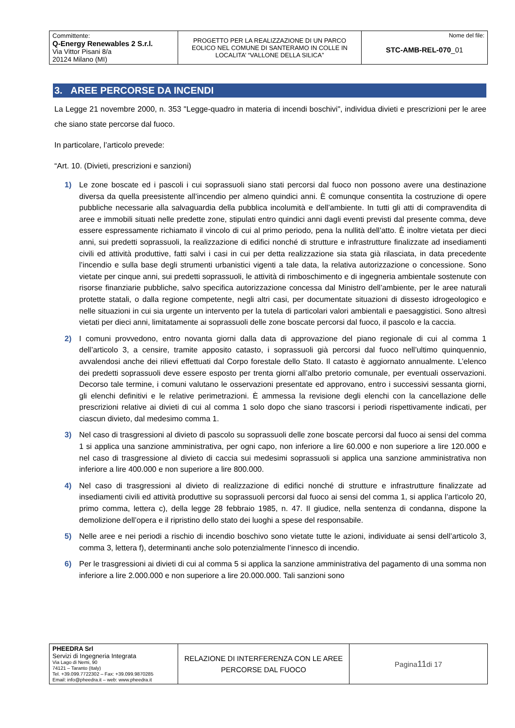| Committente: Q-Energy Renewables 2 S.r.l. Via Vittor Pisani 8/a 20124 Milano (MI) | PROGETTO PER LA REALIZZAZIONE DI UN PARCO EOLICO NEL COMUNE DI SANTERAMO IN COLLE IN LOCALITA’ “VALLONE DELLA SILICA” | Nome del file: STC-AMB-REL-070 _01 |
3. AREE PERCORSE DA INCENDI
La Legge 21 novembre 2000, n. 353 "Legge-quadro in materia di incendi boschivi", individua divieti e prescrizioni per le aree che siano state percorse dal fuoco.
In particolare, l’articolo prevede:
“Art. 10. (Divieti, prescrizioni e sanzioni)
1) Le zone boscate ed i pascoli i cui soprassuoli siano stati percorsi dal fuoco non possono avere una destinazione diversa da quella preesistente all’incendio per almeno quindici anni. È comunque consentita la costruzione di opere pubbliche necessarie alla salvaguardia della pubblica incolumità e dell’ambiente. In tutti gli atti di compravendita di aree e immobili situati nelle predette zone, stipulati entro quindici anni dagli eventi previsti dal presente comma, deve essere espressamente richiamato il vincolo di cui al primo periodo, pena la nullità dell’atto. È inoltre vietata per dieci anni, sui predetti soprassuoli, la realizzazione di edifici nonché di strutture e infrastrutture finalizzate ad insediamenti civili ed attività produttive, fatti salvi i casi in cui per detta realizzazione sia stata già rilasciata, in data precedente l’incendio e sulla base degli strumenti urbanistici vigenti a tale data, la relativa autorizzazione o concessione. Sono vietate per cinque anni, sui predetti soprassuoli, le attività di rimboschimento e di ingegneria ambientale sostenute con risorse finanziarie pubbliche, salvo specifica autorizzazione concessa dal Ministro dell’ambiente, per le aree naturali protette statali, o dalla regione competente, negli altri casi, per documentate situazioni di dissesto idrogeologico e nelle situazioni in cui sia urgente un intervento per la tutela di particolari valori ambientali e paesaggistici. Sono altresì vietati per dieci anni, limitatamente ai soprassuoli delle zone boscate percorsi dal fuoco, il pascolo e la caccia.
2) I comuni provvedono, entro novanta giorni dalla data di approvazione del piano regionale di cui al comma 1 dell’articolo 3, a censire, tramite apposito catasto, i soprassuoli già percorsi dal fuoco nell’ultimo quinquennio, avvalendosi anche dei rilievi effettuati dal Corpo forestale dello Stato. Il catasto è aggiornato annualmente. L’elenco dei predetti soprassuoli deve essere esposto per trenta giorni all’albo pretorio comunale, per eventuali osservazioni. Decorso tale termine, i comuni valutano le osservazioni presentate ed approvano, entro i successivi sessanta giorni, gli elenchi definitivi e le relative perimetrazioni. È ammessa la revisione degli elenchi con la cancellazione delle prescrizioni relative ai divieti di cui al comma 1 solo dopo che siano trascorsi i periodi rispettivamente indicati, per ciascun divieto, dal medesimo comma 1.
3) Nel caso di trasgressioni al divieto di pascolo su soprassuoli delle zone boscate percorsi dal fuoco ai sensi del comma 1 si applica una sanzione amministrativa, per ogni capo, non inferiore a lire 60.000 e non superiore a lire 120.000 e nel caso di trasgressione al divieto di caccia sui medesimi soprassuoli si applica una sanzione amministrativa non inferiore a lire 400.000 e non superiore a lire 800.000.
4) Nel caso di trasgressioni al divieto di realizzazione di edifici nonché di strutture e infrastrutture finalizzate ad insediamenti civili ed attività produttive su soprassuoli percorsi dal fuoco ai sensi del comma 1, si applica l’articolo 20, primo comma, lettera c), della legge 28 febbraio 1985, n. 47. Il giudice, nella sentenza di condanna, dispone la demolizione dell’opera e il ripristino dello stato dei luoghi a spese del responsabile.
5) Nelle aree e nei periodi a rischio di incendio boschivo sono vietate tutte le azioni, individuate ai sensi dell’articolo 3, comma 3, lettera f), determinanti anche solo potenzialmente l’innesco di incendio.
6) Per le trasgressioni ai divieti di cui al comma 5 si applica la sanzione amministrativa del pagamento di una somma non inferiore a lire 2.000.000 e non superiore a lire 20.000.000. Tali sanzioni sono
| PHEEDRA Srl Servizi di Ingegneria Integrata Via Lago di Nemi, 90 74121 – Taranto (Italy) Tel. +39.099.7722302 – Fax: +39.099.9870285 Email: info@pheedra.it – web: www.pheedra.it | RELAZIONE DI INTERFERENZA CON LE AREE PERCORSE DAL FUOCO | Pagina 11 di 17 |